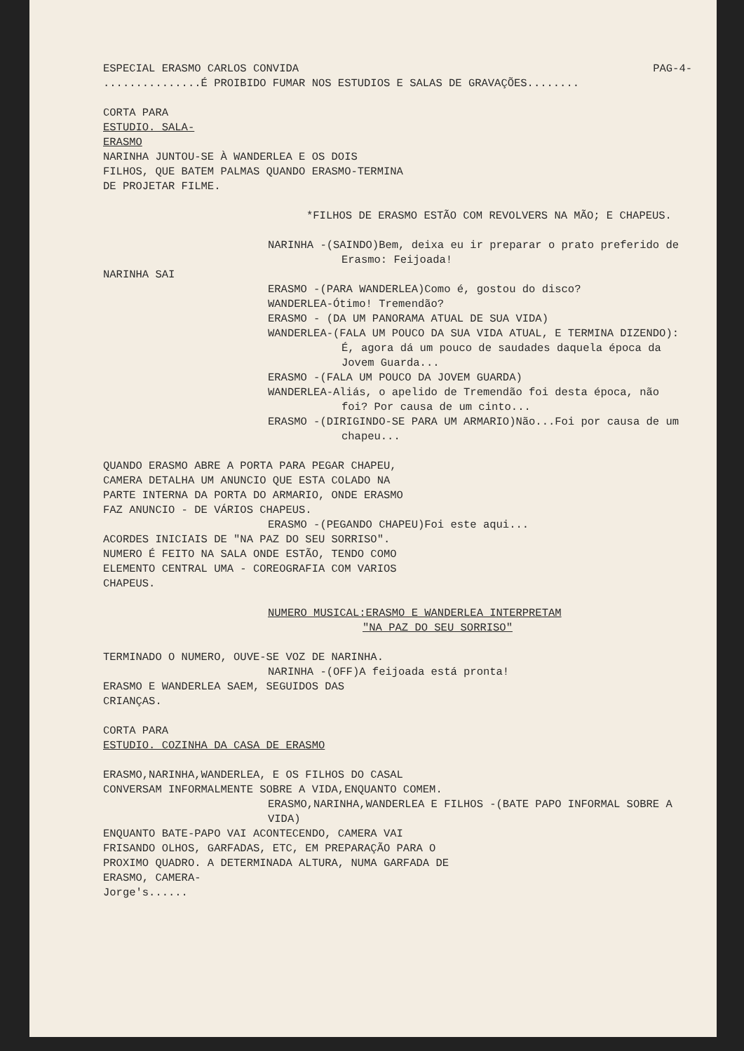ESPECIAL ERASMO CARLOS CONVIDA PAG-4-
...............É PROIBIDO FUMAR NOS ESTUDIOS E SALAS DE GRAVAÇÕES........
CORTA PARA
ESTUDIO. SALA-
ERASMO
NARINHA JUNTOU-SE À WANDERLEA E OS DOIS FILHOS, QUE BATEM PALMAS QUANDO ERASMO-TERMINA DE PROJETAR FILME.
*FILHOS DE ERASMO ESTÃO COM REVOLVERS NA MÃO; E CHAPEUS.
NARINHA -(SAINDO)Bem, deixa eu ir preparar o prato preferido de Erasmo: Feijoada!
NARINHA SAI
ERASMO -(PARA WANDERLEA)Como é, gostou do disco?
WANDERLEA-Ótimo! Tremendão?
ERASMO - (DA UM PANORAMA ATUAL DE SUA VIDA)
WANDERLEA-(FALA UM POUCO DA SUA VIDA ATUAL, E TERMINA DIZENDO): É, agora dá um pouco de saudades daquela época da Jovem Guarda...
ERASMO -(FALA UM POUCO DA JOVEM GUARDA)
WANDERLEA-Aliás, o apelido de Tremendão foi desta época, não foi? Por causa de um cinto...
ERASMO -(DIRIGINDO-SE PARA UM ARMARIO)Não...Foi por causa de um chapeu...
QUANDO ERASMO ABRE A PORTA PARA PEGAR CHAPEU, CAMERA DETALHA UM ANUNCIO QUE ESTA COLADO NA PARTE INTERNA DA PORTA DO ARMARIO, ONDE ERASMO FAZ ANUNCIO - DE VÁRIOS CHAPEUS.
ERASMO -(PEGANDO CHAPEU)Foi este aqui...
ACORDES INICIAIS DE "NA PAZ DO SEU SORRISO". NUMERO É FEITO NA SALA ONDE ESTÃO, TENDO COMO ELEMENTO CENTRAL UMA - COREOGRAFIA COM VARIOS CHAPEUS.
NUMERO MUSICAL:ERASMO E WANDERLEA INTERPRETAM
"NA PAZ DO SEU SORRISO"
TERMINADO O NUMERO, OUVE-SE VOZ DE NARINHA.
NARINHA -(OFF)A feijoada está pronta!
ERASMO E WANDERLEA SAEM, SEGUIDOS DAS CRIANÇAS.
CORTA PARA
ESTUDIO. COZINHA DA CASA DE ERASMO
ERASMO,NARINHA,WANDERLEA, E OS FILHOS DO CASAL CONVERSAM INFORMALMENTE SOBRE A VIDA,ENQUANTO COMEM.
ERASMO,NARINHA,WANDERLEA E FILHOS -(BATE PAPO INFORMAL SOBRE A VIDA)
ENQUANTO BATE-PAPO VAI ACONTECENDO, CAMERA VAI FRISANDO OLHOS, GARFADAS, ETC, EM PREPARAÇÃO PARA O PROXIMO QUADRO. A DETERMINADA ALTURA, NUMA GARFADA DE ERASMO, CAMERA-
Jorge's......